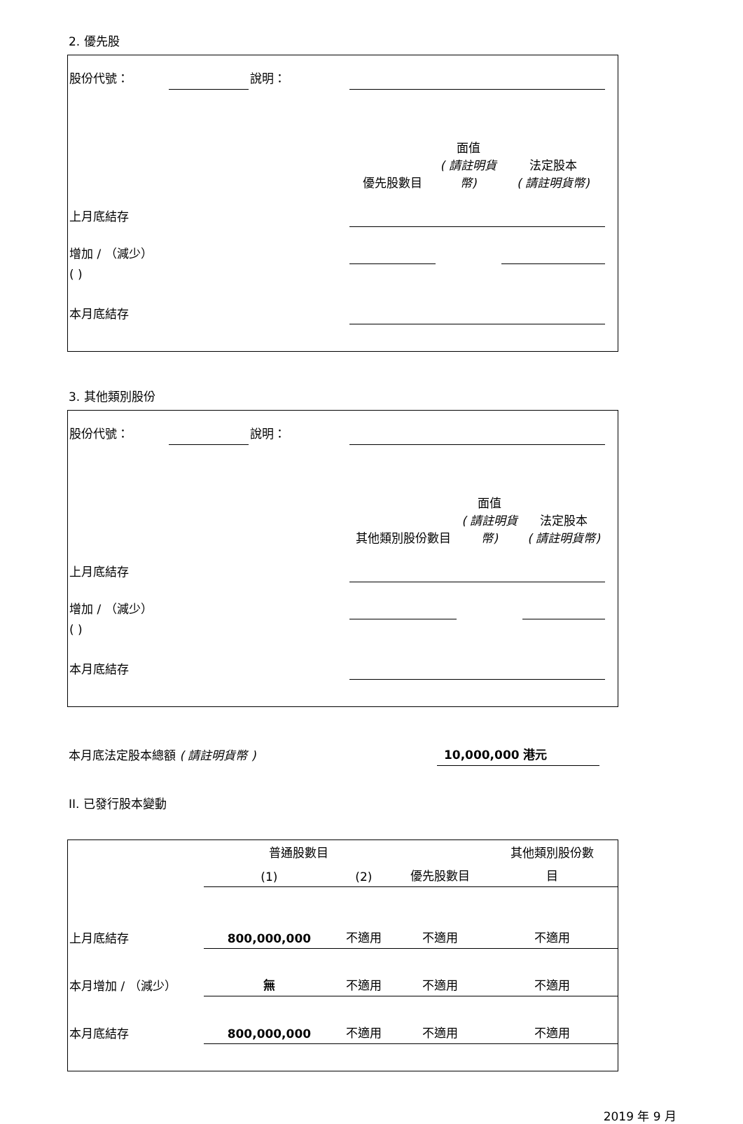2. 優先股
| 股份代號： | | 說明： | | | | |
| | | | 優先股數目 | 面值 ( 請註明貨幣) | 法定股本 ( 請註明貨幣) | |
| 上月底結存 | | | | | | |
| 增加 / （減少） | | | | | | |
| ( ) | | | | | | |
| 本月底結存 | | | | | | |
3. 其他類別股份
| 股份代號： | | 說明： | | | | |
| | | | 其他類別股份數目 | 面值 ( 請註明貨幣) | 法定股本 ( 請註明貨幣) | |
| 上月底結存 | | | | | | |
| 增加 / （減少） | | | | | | |
| ( ) | | | | | | |
| 本月底結存 | | | | | | |
| 本月底法定股本總額 ( 請註明貨幣 ) | 10,000,000 港元 |
II. 已發行股本變動
| | 普通股數目 | | | 其他類別股份數 |
| | (1) | (2) | 優先股數目 | 目 |
| 上月底結存 | 800,000,000 | 不適用 | 不適用 | 不適用 |
| 本月增加 / （減少） | 無 | 不適用 | 不適用 | 不適用 |
| 本月底結存 | 800,000,000 | 不適用 | 不適用 | 不適用 |
2019 年 9 月